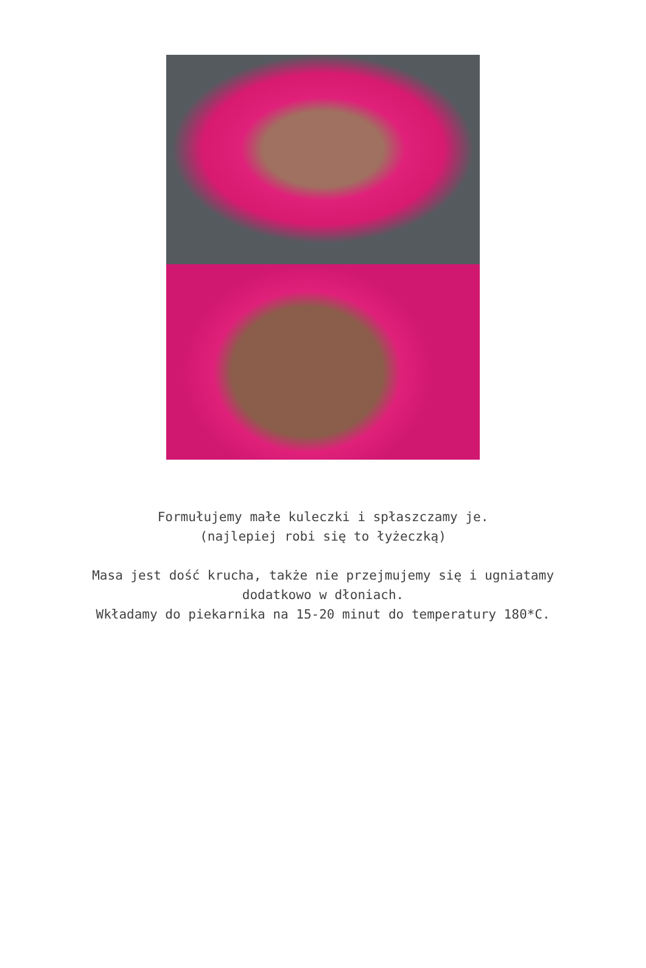Formułujemy małe kuleczki i spłaszczamy je.
(najlepiej robi się to łyżeczką)
Masa jest dość krucha, także nie przejmujemy się i ugniatamy
dodatkowo w dłoniach.
Wkładamy do piekarnika na 15-20 minut do temperatury 180*C.